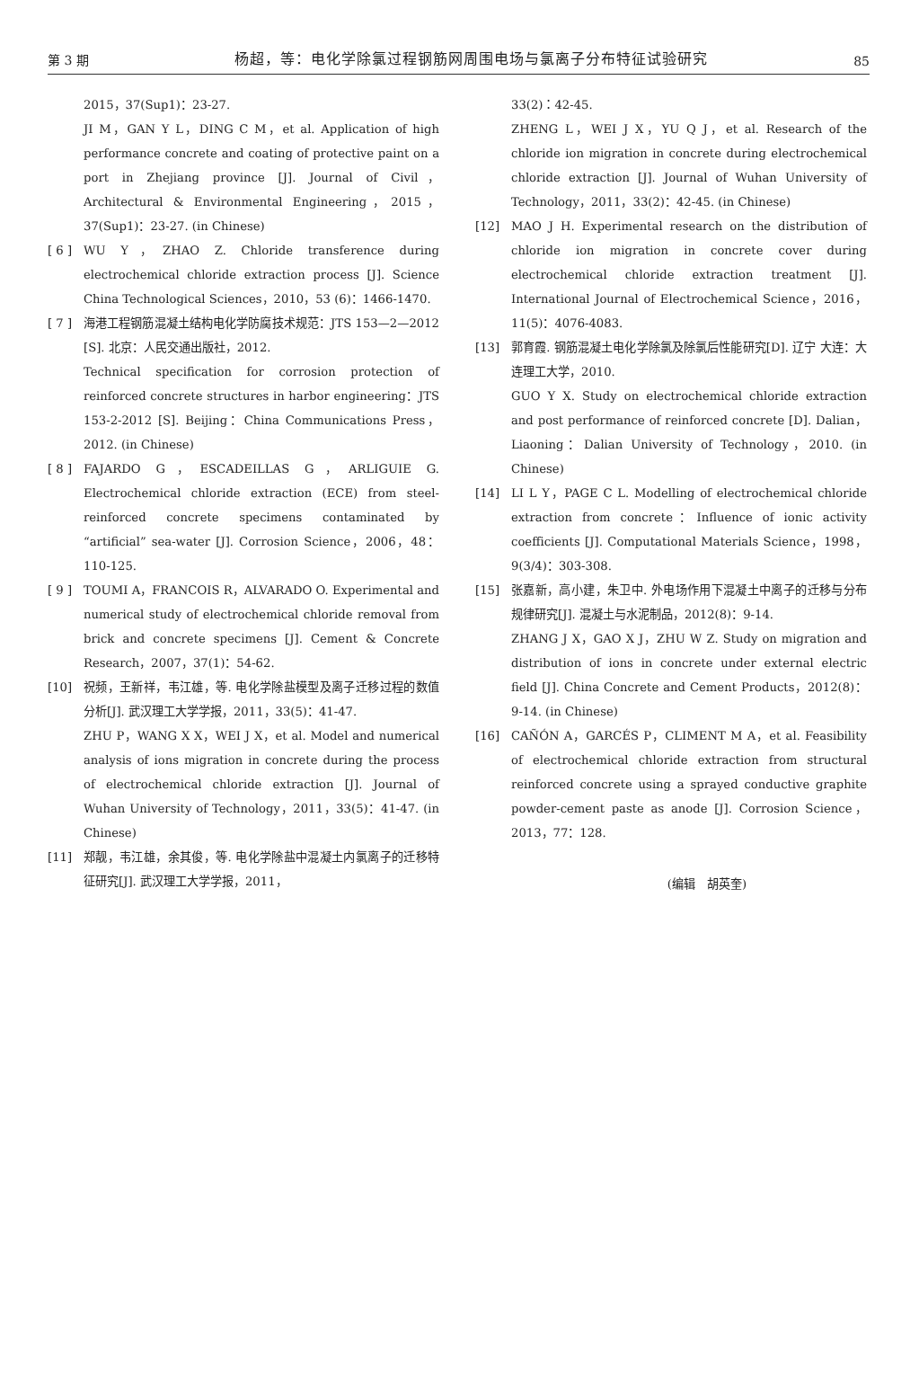第 3 期 杨超，等：电化学除氯过程钢筋网周围电场与氯离子分布特征试验研究 85
2015，37(Sup1)：23-27.
JI M，GAN Y L，DING C M，et al. Application of high performance concrete and coating of protective paint on a port in Zhejiang province [J]. Journal of Civil，Architectural & Environmental Engineering，2015，37(Sup1)：23-27. (in Chinese)
[ 6 ] WU Y，ZHAO Z. Chloride transference during electrochemical chloride extraction process [J]. Science China Technological Sciences，2010，53 (6)：1466-1470.
[ 7 ] 海港工程钢筋混凝土结构电化学防腐技术规范：JTS 153—2—2012 [S]. 北京：人民交通出版社，2012.
Technical specification for corrosion protection of reinforced concrete structures in harbor engineering：JTS 153-2-2012 [S]. Beijing：China Communications Press，2012. (in Chinese)
[ 8 ] FAJARDO G，ESCADEILLAS G，ARLIGUIE G. Electrochemical chloride extraction (ECE) from steel-reinforced concrete specimens contaminated by “artificial” sea-water [J]. Corrosion Science，2006，48：110-125.
[ 9 ] TOUMI A，FRANCOIS R，ALVARADO O. Experimental and numerical study of electrochemical chloride removal from brick and concrete specimens [J]. Cement & Concrete Research，2007，37(1)：54-62.
[10] 祝频，王新祥，韦江雄，等. 电化学除盐模型及离子迁移过程的数值分析[J]. 武汉理工大学学报，2011，33(5)：41-47.
ZHU P，WANG X X，WEI J X，et al. Model and numerical analysis of ions migration in concrete during the process of electrochemical chloride extraction [J]. Journal of Wuhan University of Technology，2011，33(5)：41-47. (in Chinese)
[11] 郑靓，韦江雄，余其俊，等. 电化学除盐中混凝土内氯离子的迁移特征研究[J]. 武汉理工大学学报，2011，
33(2)：42-45.
ZHENG L，WEI J X，YU Q J，et al. Research of the chloride ion migration in concrete during electrochemical chloride extraction [J]. Journal of Wuhan University of Technology，2011，33(2)：42-45. (in Chinese)
[12] MAO J H. Experimental research on the distribution of chloride ion migration in concrete cover during electrochemical chloride extraction treatment [J]. International Journal of Electrochemical Science，2016，11(5)：4076-4083.
[13] 郭育霞. 钢筋混凝土电化学除氯及除氯后性能研究[D]. 辽宁 大连：大连理工大学，2010.
GUO Y X. Study on electrochemical chloride extraction and post performance of reinforced concrete [D]. Dalian，Liaoning：Dalian University of Technology，2010. (in Chinese)
[14] LI L Y，PAGE C L. Modelling of electrochemical chloride extraction from concrete：Influence of ionic activity coefficients [J]. Computational Materials Science，1998，9(3/4)：303-308.
[15] 张嘉新，高小建，朱卫中. 外电场作用下混凝土中离子的迁移与分布规律研究[J]. 混凝土与水泥制品，2012(8)：9-14.
ZHANG J X，GAO X J，ZHU W Z. Study on migration and distribution of ions in concrete under external electric field [J]. China Concrete and Cement Products，2012(8)：9-14. (in Chinese)
[16] CAÑÓN A，GARCÉS P，CLIMENT M A，et al. Feasibility of electrochemical chloride extraction from structural reinforced concrete using a sprayed conductive graphite powder-cement paste as anode [J]. Corrosion Science，2013，77：128.
(编辑　胡英奎)